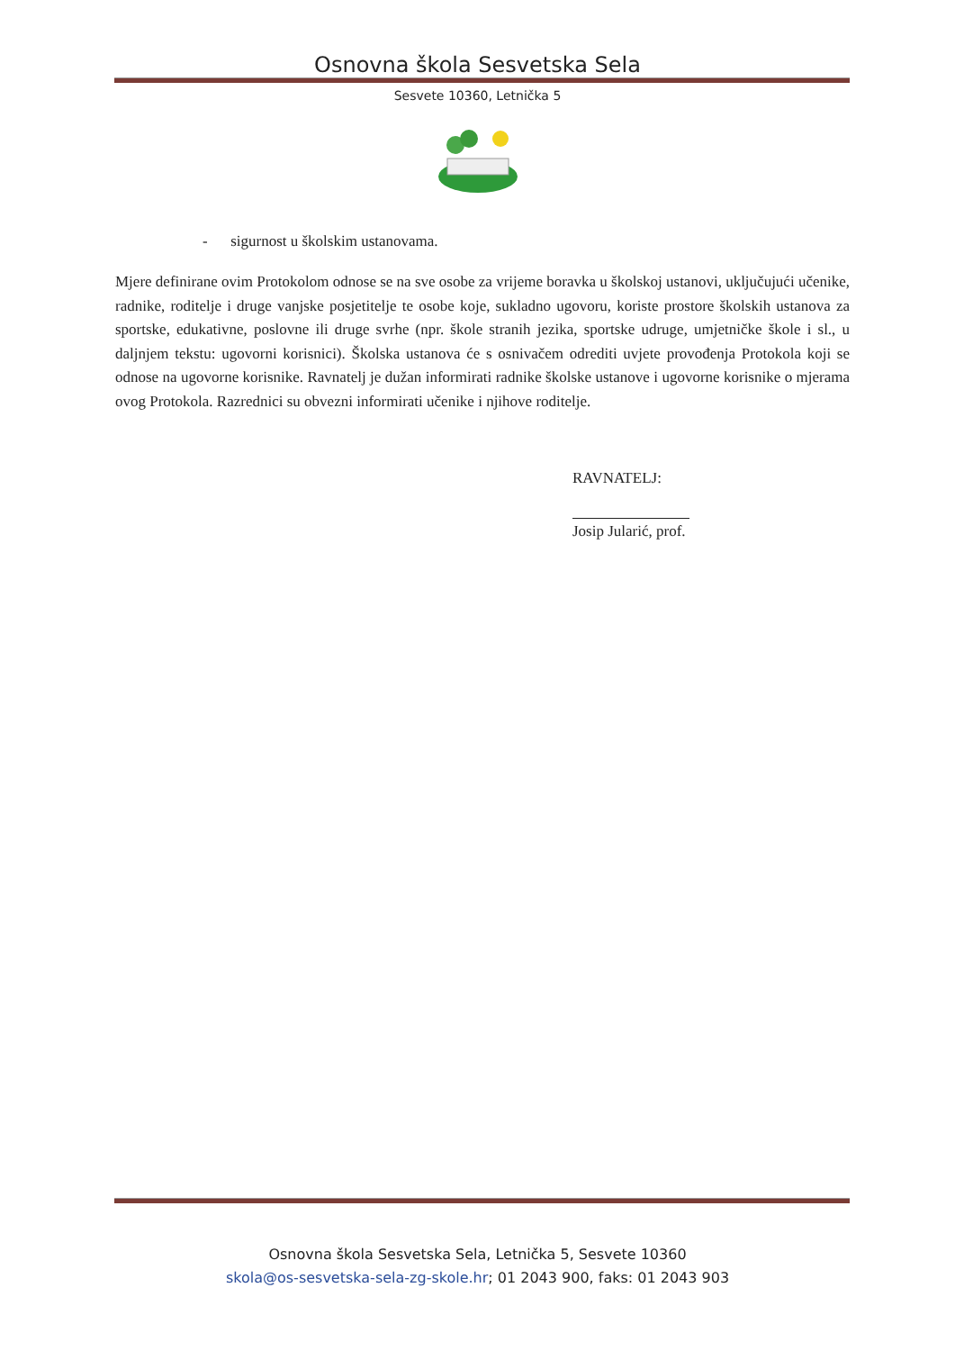Osnovna škola Sesvetska Sela
Sesvete 10360, Letnička 5
- sigurnost u školskim ustanovama.
Mjere definirane ovim Protokolom odnose se na sve osobe za vrijeme boravka u školskoj ustanovi, uključujući učenike, radnike, roditelje i druge vanjske posjetitelje te osobe koje, sukladno ugovoru, koriste prostore školskih ustanova za sportske, edukativne, poslovne ili druge svrhe (npr. škole stranih jezika, sportske udruge, umjetničke škole i sl., u daljnjem tekstu: ugovorni korisnici). Školska ustanova će s osnivačem odrediti uvjete provođenja Protokola koji se odnose na ugovorne korisnike. Ravnatelj je dužan informirati radnike školske ustanove i ugovorne korisnike o mjerama ovog Protokola. Razrednici su obvezni informirati učenike i njihove roditelje.
RAVNATELJ:
Josip Jularić, prof.
Osnovna škola Sesvetska Sela, Letnička 5, Sesvete 10360
skola@os-sesvetska-sela-zg-skole.hr; 01 2043 900, faks: 01 2043 903